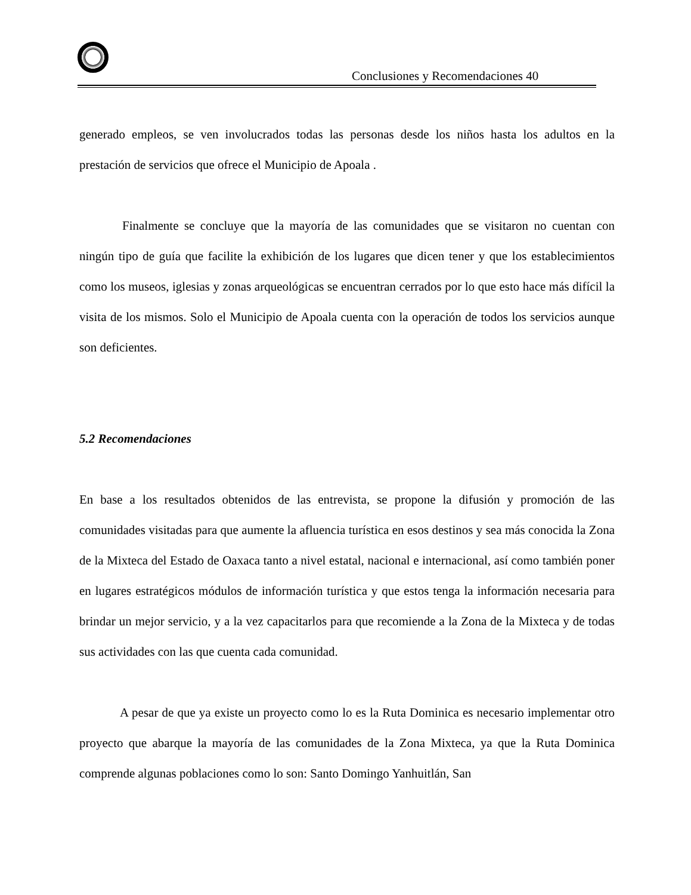Conclusiones y Recomendaciones 40
generado empleos, se ven involucrados todas las personas desde los niños hasta los adultos en la prestación de servicios que ofrece el Municipio de Apoala .
Finalmente se concluye que la mayoría de las comunidades que se visitaron no cuentan con ningún tipo de guía que facilite la exhibición de los lugares que dicen tener y que los establecimientos como los museos, iglesias y zonas arqueológicas se encuentran cerrados por lo que esto hace más difícil la visita de los mismos. Solo el Municipio de Apoala cuenta con la operación de todos los servicios aunque son deficientes.
5.2 Recomendaciones
En base a los resultados obtenidos de las entrevista, se propone la difusión y promoción de las comunidades visitadas para que aumente la afluencia turística en esos destinos y sea más conocida la Zona de la Mixteca del Estado de Oaxaca tanto a nivel estatal, nacional e internacional, así como también poner en lugares estratégicos módulos de información turística y que estos tenga la información necesaria para brindar un mejor servicio, y a la vez capacitarlos para que recomiende a la Zona de la Mixteca y de todas sus actividades con las que cuenta cada comunidad.
A pesar de que ya existe un proyecto como lo es la Ruta Dominica es necesario implementar otro proyecto que abarque la mayoría de las comunidades de la Zona Mixteca, ya que la Ruta Dominica comprende algunas poblaciones como lo son: Santo Domingo Yanhuitlán, San